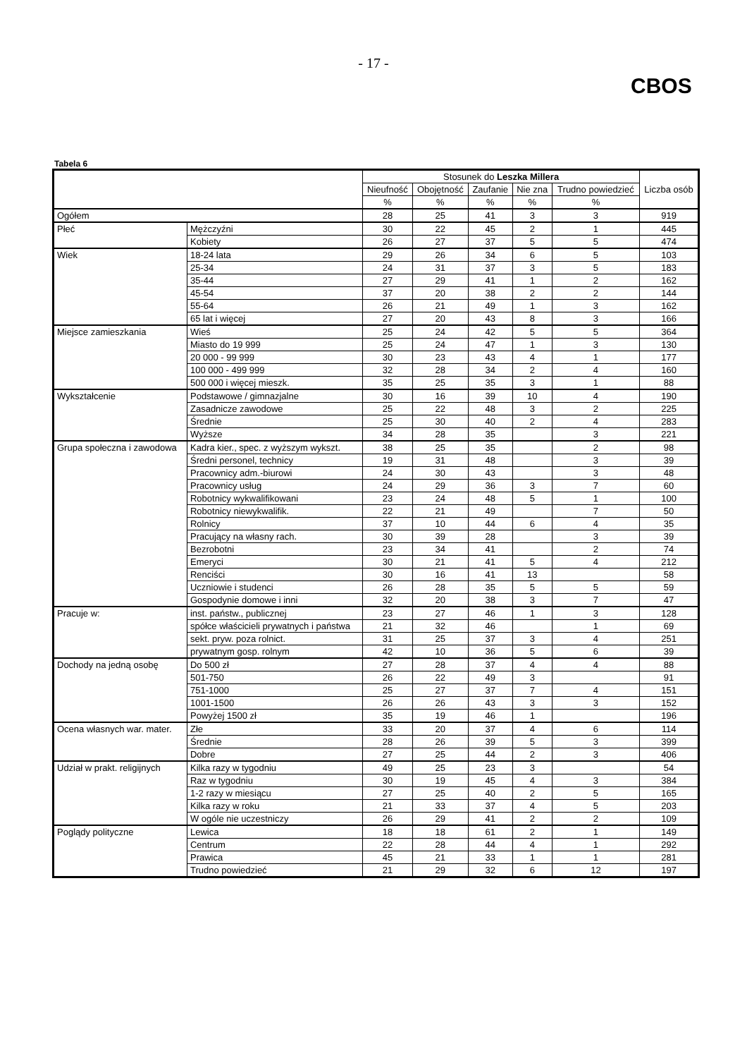- 17 -
CBOS
Tabela 6
| | | Stosunek do Leszka Millera | | | | | Liczba osób |
| --- | --- | --- | --- | --- | --- | --- | --- |
| | | Nieufność | Obojętność | Zaufanie | Nie zna | Trudno powiedzieć | |
| | | % | % | % | % | % | |
| Ogółem | | 28 | 25 | 41 | 3 | 3 | 919 |
| Płeć | Mężczyźni | 30 | 22 | 45 | 2 | 1 | 445 |
| | Kobiety | 26 | 27 | 37 | 5 | 5 | 474 |
| Wiek | 18-24 lata | 29 | 26 | 34 | 6 | 5 | 103 |
| | 25-34 | 24 | 31 | 37 | 3 | 5 | 183 |
| | 35-44 | 27 | 29 | 41 | 1 | 2 | 162 |
| | 45-54 | 37 | 20 | 38 | 2 | 2 | 144 |
| | 55-64 | 26 | 21 | 49 | 1 | 3 | 162 |
| | 65 lat i więcej | 27 | 20 | 43 | 8 | 3 | 166 |
| Miejsce zamieszkania | Wieś | 25 | 24 | 42 | 5 | 5 | 364 |
| | Miasto do 19 999 | 25 | 24 | 47 | 1 | 3 | 130 |
| | 20 000 - 99 999 | 30 | 23 | 43 | 4 | 1 | 177 |
| | 100 000 - 499 999 | 32 | 28 | 34 | 2 | 4 | 160 |
| | 500 000 i więcej mieszk. | 35 | 25 | 35 | 3 | 1 | 88 |
| Wykształcenie | Podstawowe / gimnazjalne | 30 | 16 | 39 | 10 | 4 | 190 |
| | Zasadnicze zawodowe | 25 | 22 | 48 | 3 | 2 | 225 |
| | Średnie | 25 | 30 | 40 | 2 | 4 | 283 |
| | Wyższe | 34 | 28 | 35 | | 3 | 221 |
| Grupa społeczna i zawodowa | Kadra kier., spec. z wyższym wykszt. | 38 | 25 | 35 | | 2 | 98 |
| | Średni personel, technicy | 19 | 31 | 48 | | 3 | 39 |
| | Pracownicy adm.-biurowi | 24 | 30 | 43 | | 3 | 48 |
| | Pracownicy usług | 24 | 29 | 36 | 3 | 7 | 60 |
| | Robotnicy wykwalifikowani | 23 | 24 | 48 | 5 | 1 | 100 |
| | Robotnicy niewykwalifik. | 22 | 21 | 49 | | 7 | 50 |
| | Rolnicy | 37 | 10 | 44 | 6 | 4 | 35 |
| | Pracujący na własny rach. | 30 | 39 | 28 | | 3 | 39 |
| | Bezrobotni | 23 | 34 | 41 | | 2 | 74 |
| | Emeryci | 30 | 21 | 41 | 5 | 4 | 212 |
| | Renciści | 30 | 16 | 41 | 13 | | 58 |
| | Uczniowie i studenci | 26 | 28 | 35 | 5 | 5 | 59 |
| | Gospodynie domowe i inni | 32 | 20 | 38 | 3 | 7 | 47 |
| Pracuje w: | inst. państw., publicznej | 23 | 27 | 46 | 1 | 3 | 128 |
| | spółce właścicieli prywatnych i państwa | 21 | 32 | 46 | | 1 | 69 |
| | sekt. pryw. poza rolnict. | 31 | 25 | 37 | 3 | 4 | 251 |
| | prywatnym gosp. rolnym | 42 | 10 | 36 | 5 | 6 | 39 |
| Dochody na jedną osobę | Do 500 zł | 27 | 28 | 37 | 4 | 4 | 88 |
| | 501-750 | 26 | 22 | 49 | 3 | | 91 |
| | 751-1000 | 25 | 27 | 37 | 7 | 4 | 151 |
| | 1001-1500 | 26 | 26 | 43 | 3 | 3 | 152 |
| | Powyżej 1500 zł | 35 | 19 | 46 | 1 | | 196 |
| Ocena własnych war. mater. | Złe | 33 | 20 | 37 | 4 | 6 | 114 |
| | Średnie | 28 | 26 | 39 | 5 | 3 | 399 |
| | Dobre | 27 | 25 | 44 | 2 | 3 | 406 |
| Udział w prakt. religijnych | Kilka razy w tygodniu | 49 | 25 | 23 | 3 | | 54 |
| | Raz w tygodniu | 30 | 19 | 45 | 4 | 3 | 384 |
| | 1-2 razy w miesiącu | 27 | 25 | 40 | 2 | 5 | 165 |
| | Kilka razy w roku | 21 | 33 | 37 | 4 | 5 | 203 |
| | W ogóle nie uczestniczy | 26 | 29 | 41 | 2 | 2 | 109 |
| Poglądy polityczne | Lewica | 18 | 18 | 61 | 2 | 1 | 149 |
| | Centrum | 22 | 28 | 44 | 4 | 1 | 292 |
| | Prawica | 45 | 21 | 33 | 1 | 1 | 281 |
| | Trudno powiedzieć | 21 | 29 | 32 | 6 | 12 | 197 |